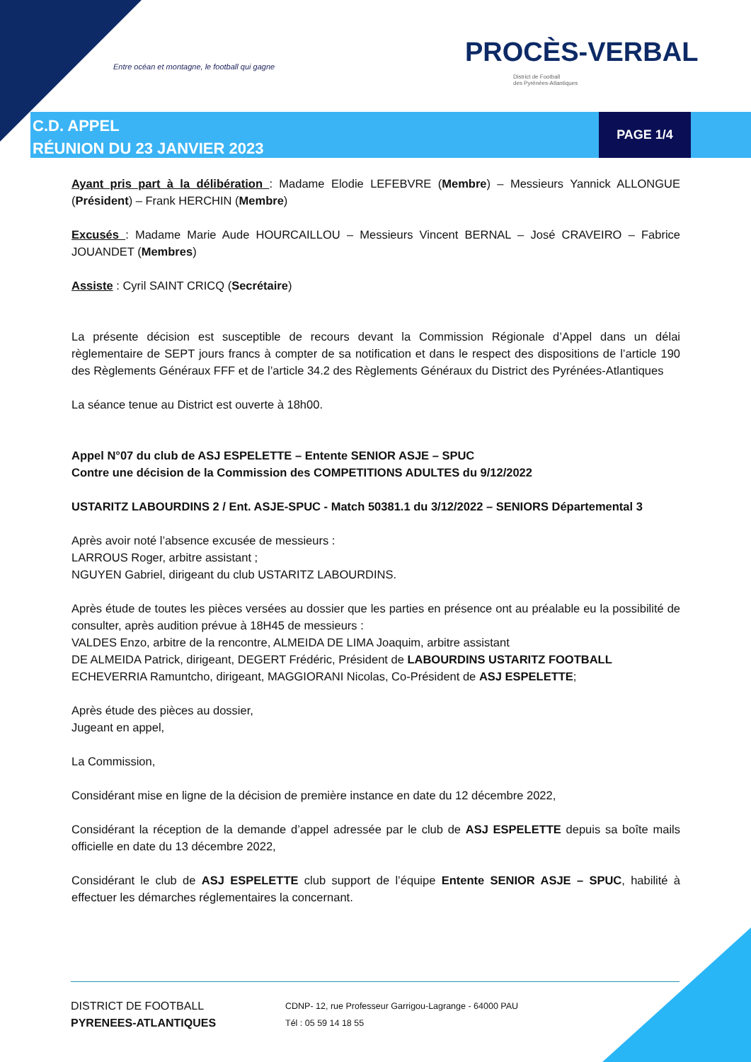Entre océan et montagne, le football qui gagne
PROCÈS-VERBAL
District de Football
des Pyrénées-Atlantiques
C.D. APPEL
RÉUNION DU 23 JANVIER 2023
PAGE 1/4
Ayant pris part à la délibération : Madame Elodie LEFEBVRE (Membre) – Messieurs Yannick ALLONGUE (Président) – Frank HERCHIN (Membre)
Excusés : Madame Marie Aude HOURCAILLOU – Messieurs Vincent BERNAL – José CRAVEIRO – Fabrice JOUANDET (Membres)
Assiste : Cyril SAINT CRICQ (Secrétaire)
La présente décision est susceptible de recours devant la Commission Régionale d’Appel dans un délai règlementaire de SEPT jours francs à compter de sa notification et dans le respect des dispositions de l’article 190 des Règlements Généraux FFF et de l’article 34.2 des Règlements Généraux du District des Pyrénées-Atlantiques
La séance tenue au District est ouverte à 18h00.
Appel N°07 du club de ASJ ESPELETTE – Entente SENIOR ASJE – SPUC
Contre une décision de la Commission des COMPETITIONS ADULTES du 9/12/2022
USTARITZ LABOURDINS 2 / Ent. ASJE-SPUC - Match 50381.1 du 3/12/2022 – SENIORS Départemental 3
Après avoir noté l’absence excusée de messieurs :
LARROUS Roger, arbitre assistant ;
NGUYEN Gabriel, dirigeant du club USTARITZ LABOURDINS.
Après étude de toutes les pièces versées au dossier que les parties en présence ont au préalable eu la possibilité de consulter, après audition prévue à 18H45 de messieurs :
VALDES Enzo, arbitre de la rencontre, ALMEIDA DE LIMA Joaquim, arbitre assistant
DE ALMEIDA Patrick, dirigeant, DEGERT Frédéric, Président de LABOURDINS USTARITZ FOOTBALL
ECHEVERRIA Ramuntcho, dirigeant, MAGGIORANI Nicolas, Co-Président de ASJ ESPELETTE;
Après étude des pièces au dossier,
Jugeant en appel,
La Commission,
Considérant mise en ligne de la décision de première instance en date du 12 décembre 2022,
Considérant la réception de la demande d’appel adressée par le club de ASJ ESPELETTE depuis sa boîte mails officielle en date du 13 décembre 2022,
Considérant le club de ASJ ESPELETTE club support de l’équipe Entente SENIOR ASJE – SPUC, habilité à effectuer les démarches réglementaires la concernant.
DISTRICT DE FOOTBALL
PYRENEES-ATLANTIQUES
CDNP- 12, rue Professeur Garrigou-Lagrange - 64000 PAU
Tél : 05 59 14 18 55